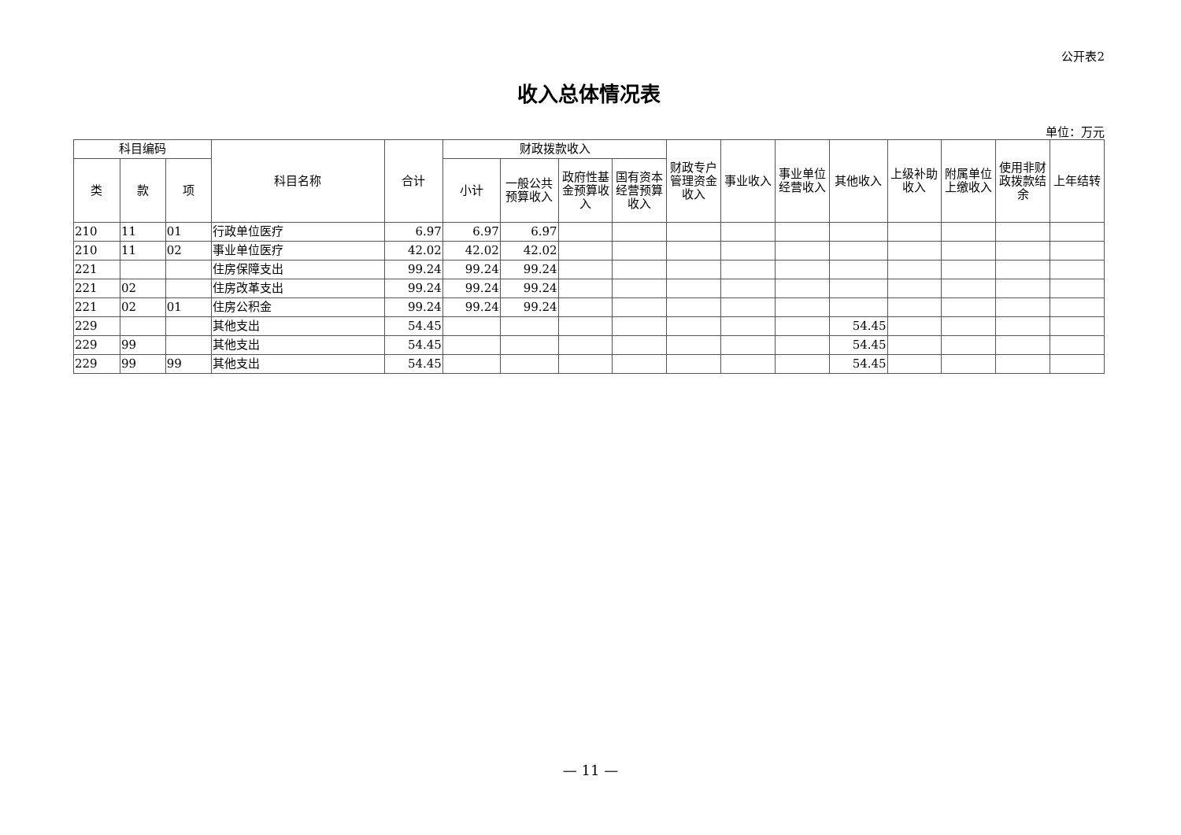公开表2
收入总体情况表
单位：万元
| 科目编码 | | | 科目名称 | 合计 | 财政拨款收入 | | | | 财政专户管理资金收入 | 事业收入 | 事业单位经营收入 | 其他收入 | 上级补助收入 | 附属单位上缴收入 | 使用非财政拨款结余 | 上年结转 |
| --- | --- | --- | --- | --- | --- | --- | --- | --- | --- | --- | --- | --- | --- | --- | --- | --- |
| 类 | 款 | 项 | | | 小计 | 一般公共预算收入 | 政府性基金预算收入 | 国有资本经营预算收入 | | | | | | | | |
| 210 | 11 | 01 | 行政单位医疗 | 6.97 | 6.97 | 6.97 | | | | | | | | | | |
| 210 | 11 | 02 | 事业单位医疗 | 42.02 | 42.02 | 42.02 | | | | | | | | | | |
| 221 | | | 住房保障支出 | 99.24 | 99.24 | 99.24 | | | | | | | | | | |
| 221 | 02 | | 住房改革支出 | 99.24 | 99.24 | 99.24 | | | | | | | | | | |
| 221 | 02 | 01 | 住房公积金 | 99.24 | 99.24 | 99.24 | | | | | | | | | | |
| 229 | | | 其他支出 | 54.45 | | | | | | | | 54.45 | | | | |
| 229 | 99 | | 其他支出 | 54.45 | | | | | | | | 54.45 | | | | |
| 229 | 99 | 99 | 其他支出 | 54.45 | | | | | | | | 54.45 | | | | |
— 11 —